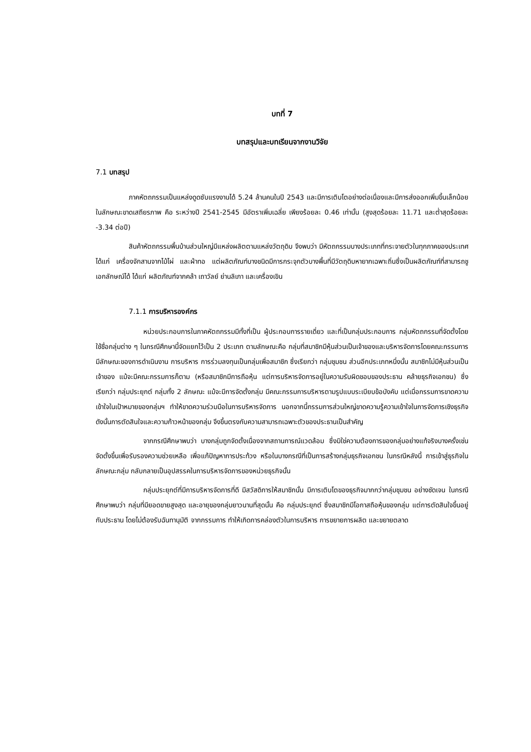บทที่ 7
บทสรุปและบทเรียนจากงานวิจัย
7.1 บทสรุป
ภาคหัตถกรรมเป็นแหล่งดูดซับแรงงานได้ 5.24 ล้านคนในปี 2543 และมีการเติบโตอย่างต่อเนื่องและมีการส่งออกเพิ่มขึ้นเล็กน้อย ในลักษณะขาดเสถียรภาพ คือ ระหว่างปี 2541-2545 มีอัตราเพิ่มเฉลี่ย เพียงร้อยละ 0.46 เท่านั้น (สูงสุดร้อยละ 11.71 และต่ำสุดร้อยละ -3.34 ต่อปี)
สินค้าหัตถกรรมพื้นบ้านส่วนใหญ่มีแหล่งผลิตตามแหล่งวัตถุดิบ จึงพบว่า มีหัตถกรรมบางประเภทที่กระจายตัวในทุกภาคของประเทศได้แก่ เครื่องจักสานจากไม้ไผ่ และผ้าทอ แต่ผลิตภัณฑ์บางชนิดมีการกระจุกตัวบางพื้นที่มีวัตถุดิบหายากเฉพาะถิ่นซึ่งเป็นผลิตภัณฑ์ที่สามารถชูเอกลักษณ์ได้ ได้แก่ ผลิตภัณฑ์จากคล้า เถาวัลย์ ย่านลิเภา และเครื่องเขิน
7.1.1 การบริหารองค์กร
หน่วยประกอบการในภาคหัตถกรรมมีทั้งที่เป็น ผู้ประกอบการรายเดี่ยว และที่เป็นกลุ่มประกอบการ กลุ่มหัตถกรรมที่จัดตั้งโดยใช้ชื่อกลุ่มต่าง ๆ ในกรณีศึกษานี้จัดแยกไว้เป็น 2 ประเภท ตามลักษณะคือ กลุ่มที่สมาชิกมีหุ้นส่วนเป็นเจ้าของและบริหารจัดการโดยคณะกรรมการ มีลักษณะของการดำเนินงาน การบริหาร การร่วมลงทุนเป็นกลุ่มเพื่อสมาชิก ซึ่งเรียกว่า กลุ่มชุมชน ส่วนอีกประเภทหนึ่งนั้น สมาชิกไม่มีหุ้นส่วนเป็นเจ้าของ แม้จะมีคณะกรรมการก็ตาม (หรือสมาชิกมีการถือหุ้น แต่การบริหารจัดการอยู่ในความรับผิดชอบของประธาน คล้ายธุรกิจเอกชน) ซึ่งเรียกว่า กลุ่มประยุกต์ กลุ่มทั้ง 2 ลักษณะ แม้จะมีการจัดตั้งกลุ่ม มีคณะกรรมการบริหารตามรูปแบบระเบียบข้อบังคับ แต่เมื่อกรรมการขาดความเข้าใจในเป้าหมายของกลุ่มฯ ทำให้ขาดความร่วมมือในการบริหารจัดการ นอกจากนี้กรรมการส่วนใหญ่ขาดความรู้ความเข้าใจในการจัดการเชิงธุรกิจ ดังนั้นการตัดสินใจและความก้าวหน้าของกลุ่ม จึงขึ้นตรงกับความสามารถเฉพาะตัวของประธานเป็นสำคัญ
จากกรณีศึกษาพบว่า บางกลุ่มถูกจัดตั้งเนื่องจากสถานการณ์แวดล้อม ซึ่งมิใช่ความต้องการของกลุ่มอย่างแท้จริงบางครั้งเช่น จัดตั้งขึ้นเพื่อรับรองความช่วยเหลือ เพื่อแก้ปัญหาการประท้วง หรือในบางกรณีที่เป็นการสร้างกลุ่มธุรกิจเอกชน ในกรณีหลังนี้ การเข้าสู่ธุรกิจในลักษณะกลุ่ม กลับกลายเป็นอุปสรรคในการบริหารจัดการของหน่วยธุรกิจนั้น
กลุ่มประยุกต์ที่มีการบริหารจัดการที่ดี มีสวัสดิการให้สมาชิกนั้น มีการเติบโตของธุรกิจมากกว่ากลุ่มชุมชน อย่างชัดเจน ในกรณีศึกษาพบว่า กลุ่มที่มียอดขายสูงสุด และอายุของกลุ่มยาวนานที่สุดนั้น คือ กลุ่มประยุกต์ ซึ่งสมาชิกมีโอกาสถือหุ้นของกลุ่ม แต่การตัดสินใจขึ้นอยู่กับประธาน โดยไม่ต้องรับฉันทานุมัติ จากกรรมการ ทำให้เกิดการคล่องตัวในการบริหาร การขยายการผลิต และขยายตลาด